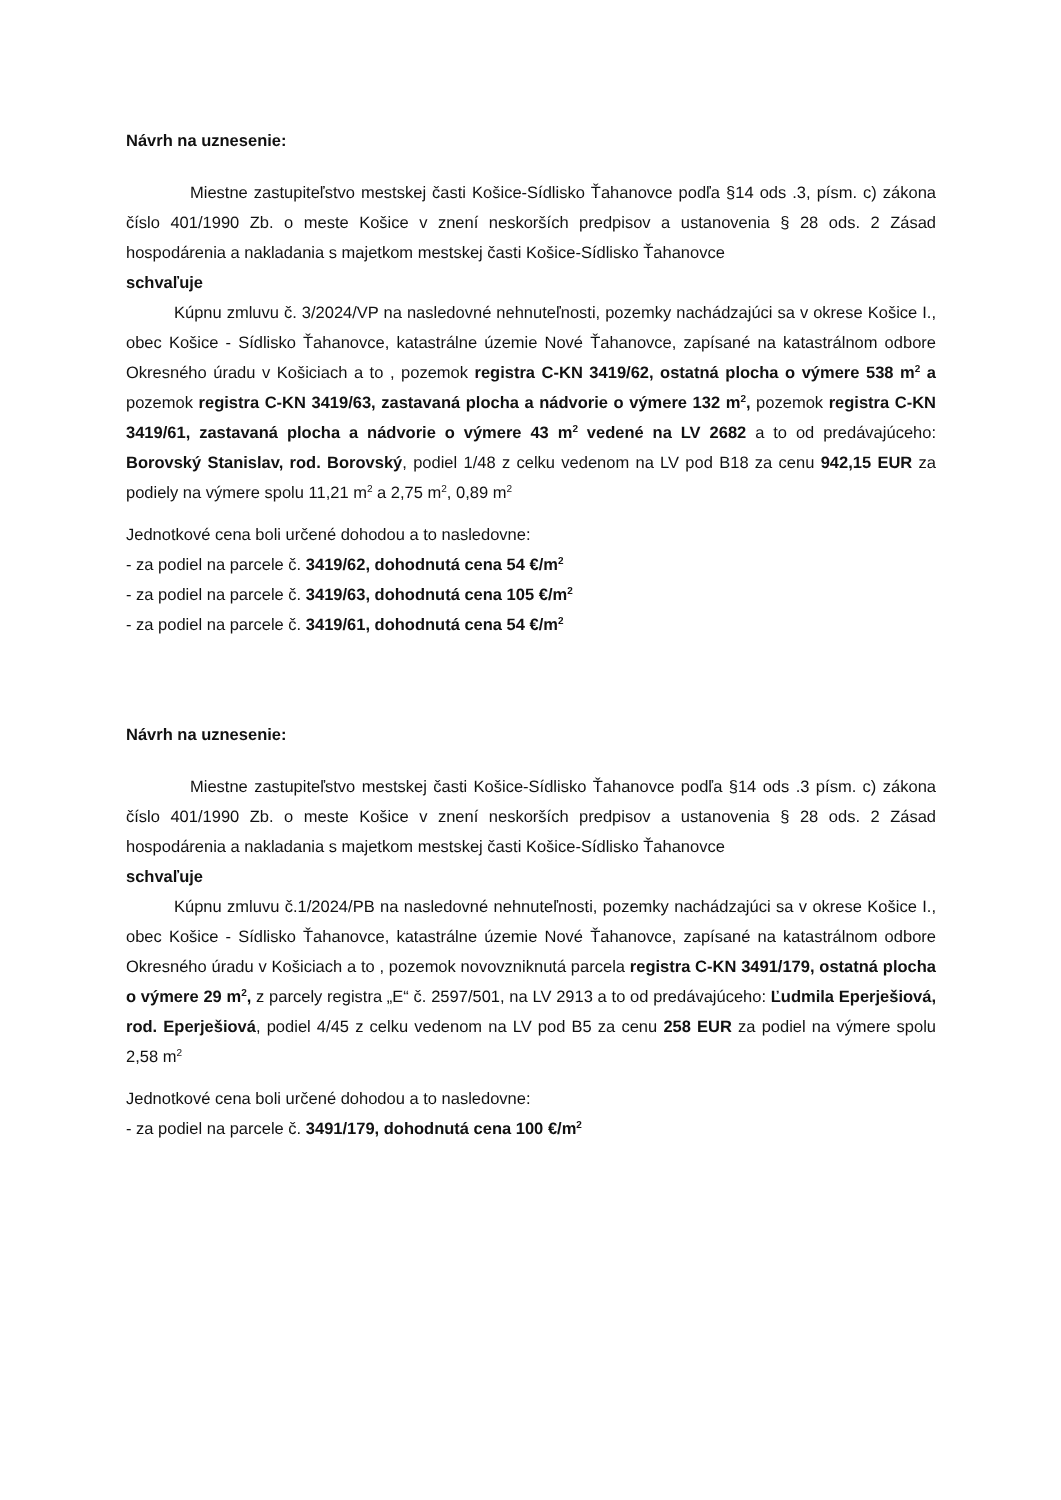Návrh na uznesenie:
Miestne zastupiteľstvo mestskej časti Košice-Sídlisko Ťahanovce podľa §14 ods .3, písm. c) zákona číslo 401/1990 Zb. o meste Košice v znení neskorších predpisov a ustanovenia § 28 ods. 2 Zásad hospodárenia a nakladania s majetkom mestskej časti Košice-Sídlisko Ťahanovce
schvaľuje
Kúpnu zmluvu č. 3/2024/VP na nasledovné nehnuteľnosti, pozemky nachádzajúci sa v okrese Košice I., obec Košice - Sídlisko Ťahanovce, katastrálne územie Nové Ťahanovce, zapísané na katastrálnom odbore Okresného úradu v Košiciach a to , pozemok registra C-KN 3419/62, ostatná plocha o výmere 538 m<sup>2</sup> a pozemok registra C-KN 3419/63, zastavaná plocha a nádvorie o výmere 132 m<sup>2</sup>, pozemok registra C-KN 3419/61, zastavaná plocha a nádvorie o výmere 43 m<sup>2</sup> vedené na LV 2682 a to od predávajúceho: Borovský Stanislav, rod. Borovský, podiel 1/48 z celku vedenom na LV pod B18 za cenu 942,15 EUR za podiely na výmere spolu 11,21 m<sup>2</sup> a 2,75 m<sup>2</sup>, 0,89 m<sup>2</sup>
Jednotkové cena boli určené dohodou a to nasledovne:
- za podiel na parcele č. 3419/62, dohodnutá cena 54 €/m<sup>2</sup>
- za podiel na parcele č. 3419/63, dohodnutá cena 105 €/m<sup>2</sup>
- za podiel na parcele č. 3419/61, dohodnutá cena 54 €/m<sup>2</sup>
Návrh na uznesenie:
Miestne zastupiteľstvo mestskej časti Košice-Sídlisko Ťahanovce podľa §14 ods .3 písm. c) zákona číslo 401/1990 Zb. o meste Košice v znení neskorších predpisov a ustanovenia § 28 ods. 2 Zásad hospodárenia a nakladania s majetkom mestskej časti Košice-Sídlisko Ťahanovce
schvaľuje
Kúpnu zmluvu č.1/2024/PB na nasledovné nehnuteľnosti, pozemky nachádzajúci sa v okrese Košice I., obec Košice - Sídlisko Ťahanovce, katastrálne územie Nové Ťahanovce, zapísané na katastrálnom odbore Okresného úradu v Košiciach a to , pozemok novovzniknutá parcela registra C-KN 3491/179, ostatná plocha o výmere 29 m<sup>2</sup>, z parcely registra „E“ č. 2597/501, na LV 2913 a to od predávajúceho: Ľudmila Eperješiová, rod. Eperješiová, podiel 4/45 z celku vedenom na LV pod B5 za cenu 258 EUR za podiel na výmere spolu 2,58 m<sup>2</sup>
Jednotkové cena boli určené dohodou a to nasledovne:
- za podiel na parcele č. 3491/179, dohodnutá cena 100 €/m<sup>2</sup>